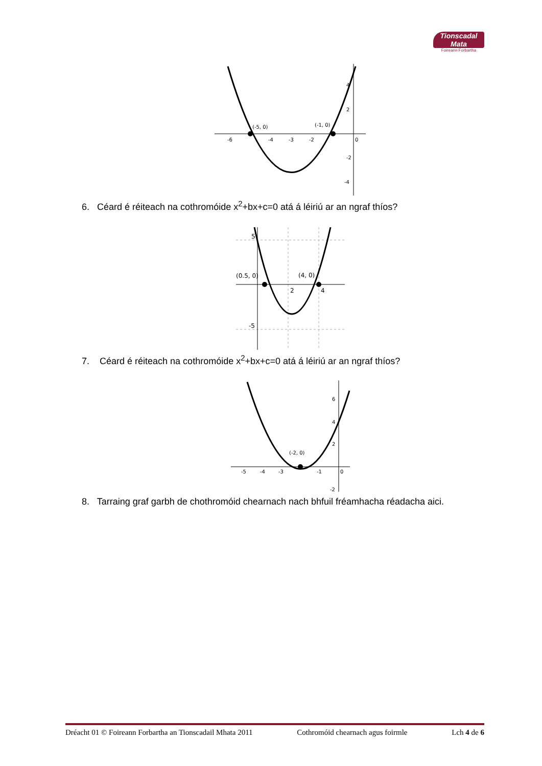Tionscadal Mata
Foireann Forbartha
(-5, 0)
(-1, 0)
-6
-4
-3
-2
0
4
2
-2
-4
6. Céard é réiteach na cothromóide x<sup>2</sup>+bx+c=0 atá á léiriú ar an ngraf thíos?
(0.5, 0)
(4, 0)
2
4
5
-5
7. Céard é réiteach na cothromóide x<sup>2</sup>+bx+c=0 atá á léiriú ar an ngraf thíos?
(-2, 0)
-5
-4
-3
-1
0
6
4
2
-2
8. Tarraing graf garbh de chothromóid chearnach nach bhfuil fréamhacha réadacha aici.
Dréacht 01 © Foireann Forbartha an Tionscadail Mhata 2011 Cothromóid chearnach agus foirmle Lch 4 de 6